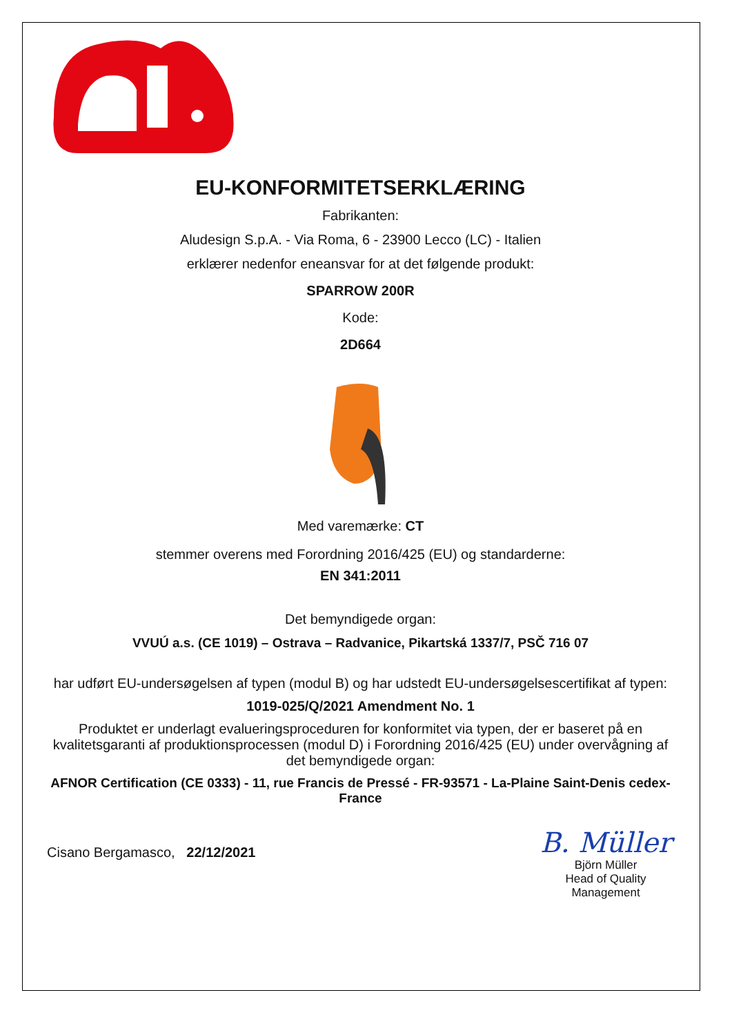EU-KONFORMITETSERKLÆRING
Fabrikanten:
Aludesign S.p.A. - Via Roma, 6 - 23900 Lecco (LC) - Italien
erklærer nedenfor eneansvar for at det følgende produkt:
SPARROW 200R
Kode:
2D664
Med varemærke: CT
stemmer overens med Forordning 2016/425 (EU) og standarderne:
EN 341:2011
Det bemyndigede organ:
VVUÚ a.s. (CE 1019) – Ostrava – Radvanice, Pikartská 1337/7, PSČ 716 07
har udført EU-undersøgelsen af typen (modul B) og har udstedt EU-undersøgelsescertifikat af typen:
1019-025/Q/2021 Amendment No. 1
Produktet er underlagt evalueringsproceduren for konformitet via typen, der er baseret på en kvalitetsgaranti af produktionsprocessen (modul D) i Forordning 2016/425 (EU) under overvågning af det bemyndigede organ:
AFNOR Certification (CE 0333) - 11, rue Francis de Pressé - FR-93571 - La-Plaine Saint-Denis cedex-France
Cisano Bergamasco, 22/12/2021
B. Müller
Björn Müller
Head of Quality
Management